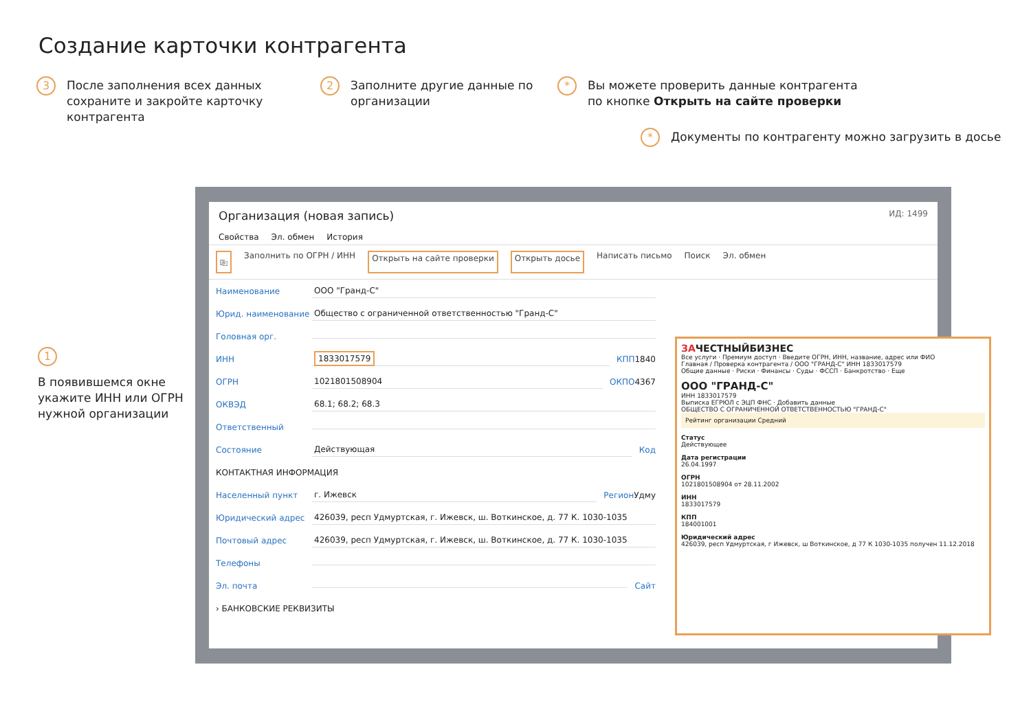Создание карточки контрагента
3 После заполнения всех данных сохраните и закройте карточку контрагента
2 Заполните другие данные по организации
* Вы можете проверить данные контрагента по кнопке Открыть на сайте проверки
* Документы по контрагенту можно загрузить в досье
1
В появившемся окне укажите ИНН или ОГРН нужной организации
Организация (новая запись) ИД: 1499
Свойства Эл. обмен История
⎘ Заполнить по ОГРН / ИНН Открыть на сайте проверки Открыть досье Написать письмо Поиск Эл. обмен
Наименование ООО "Гранд-С"
Юрид. наименование Общество с ограниченной ответственностью "Гранд-С"
Головная орг.
ИНН 1833017579 КПП 1840
ОГРН 1021801508904 ОКПО 4367
ОКВЭД 68.1; 68.2; 68.3
Ответственный
Состояние Действующая Код
КОНТАКТНАЯ ИНФОРМАЦИЯ
Населенный пункт г. Ижевск Регион Удму
Юридический адрес 426039, респ Удмуртская, г. Ижевск, ш. Воткинское, д. 77 К. 1030-1035
Почтовый адрес 426039, респ Удмуртская, г. Ижевск, ш. Воткинское, д. 77 К. 1030-1035
Телефоны
Эл. почта Сайт
› БАНКОВСКИЕ РЕКВИЗИТЫ
ЗАЧЕСТНЫЙБИЗНЕС
Все услуги · Премиум доступ · Введите ОГРН, ИНН, название, адрес или ФИО
Главная / Проверка контрагента / ООО "ГРАНД-С" ИНН 1833017579
Общие данные · Риски · Финансы · Суды · ФССП · Банкротство · Еще
ООО "ГРАНД-С"
ИНН 1833017579
Выписка ЕГРЮЛ с ЭЦП ФНС · Добавить данные
ОБЩЕСТВО С ОГРАНИЧЕННОЙ ОТВЕТСТВЕННОСТЬЮ "ГРАНД-С"
Рейтинг организации Средний
Статус
Действующее
Дата регистрации
26.04.1997
ОГРН
1021801508904 от 28.11.2002
ИНН
1833017579
КПП
184001001
Юридический адрес
426039, респ Удмуртская, г Ижевск, ш Воткинское, д 77 К 1030-1035 получен 11.12.2018